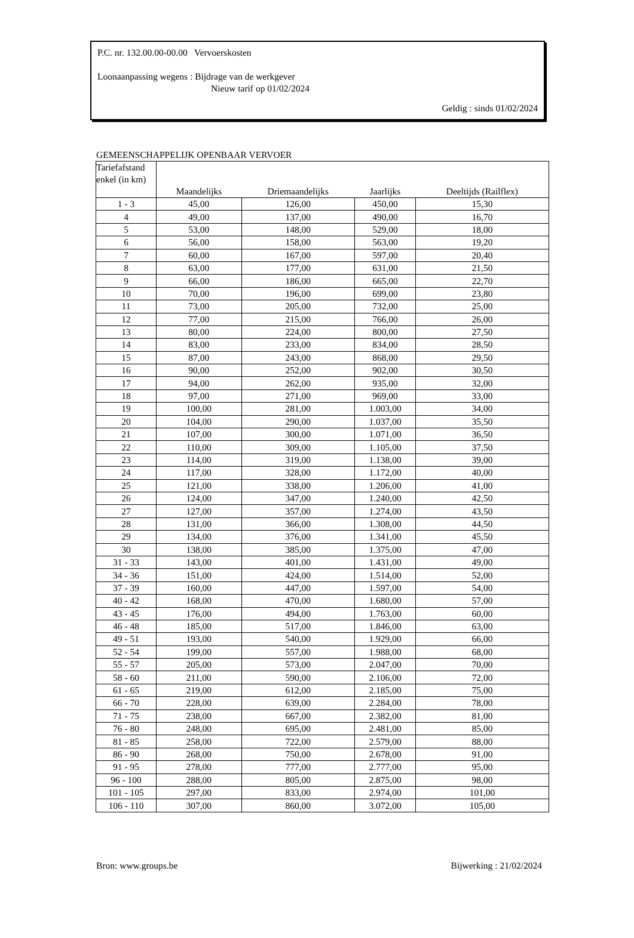P.C. nr. 132.00.00-00.00 Vervoerskosten
Loonaanpassing wegens : Bijdrage van de werkgever
Nieuw tarif op 01/02/2024
Geldig : sinds 01/02/2024
GEMEENSCHAPPELIJK OPENBAAR VERVOER
| Tariefafstand enkel (in km) | Maandelijks | Driemaandelijks | Jaarlijks | Deeltijds (Railflex) |
| --- | --- | --- | --- | --- |
| 1 - 3 | 45,00 | 126,00 | 450,00 | 15,30 |
| 4 | 49,00 | 137,00 | 490,00 | 16,70 |
| 5 | 53,00 | 148,00 | 529,00 | 18,00 |
| 6 | 56,00 | 158,00 | 563,00 | 19,20 |
| 7 | 60,00 | 167,00 | 597,00 | 20,40 |
| 8 | 63,00 | 177,00 | 631,00 | 21,50 |
| 9 | 66,00 | 186,00 | 665,00 | 22,70 |
| 10 | 70,00 | 196,00 | 699,00 | 23,80 |
| 11 | 73,00 | 205,00 | 732,00 | 25,00 |
| 12 | 77,00 | 215,00 | 766,00 | 26,00 |
| 13 | 80,00 | 224,00 | 800,00 | 27,50 |
| 14 | 83,00 | 233,00 | 834,00 | 28,50 |
| 15 | 87,00 | 243,00 | 868,00 | 29,50 |
| 16 | 90,00 | 252,00 | 902,00 | 30,50 |
| 17 | 94,00 | 262,00 | 935,00 | 32,00 |
| 18 | 97,00 | 271,00 | 969,00 | 33,00 |
| 19 | 100,00 | 281,00 | 1.003,00 | 34,00 |
| 20 | 104,00 | 290,00 | 1.037,00 | 35,50 |
| 21 | 107,00 | 300,00 | 1.071,00 | 36,50 |
| 22 | 110,00 | 309,00 | 1.105,00 | 37,50 |
| 23 | 114,00 | 319,00 | 1.138,00 | 39,00 |
| 24 | 117,00 | 328,00 | 1.172,00 | 40,00 |
| 25 | 121,00 | 338,00 | 1.206,00 | 41,00 |
| 26 | 124,00 | 347,00 | 1.240,00 | 42,50 |
| 27 | 127,00 | 357,00 | 1.274,00 | 43,50 |
| 28 | 131,00 | 366,00 | 1.308,00 | 44,50 |
| 29 | 134,00 | 376,00 | 1.341,00 | 45,50 |
| 30 | 138,00 | 385,00 | 1.375,00 | 47,00 |
| 31 - 33 | 143,00 | 401,00 | 1.431,00 | 49,00 |
| 34 - 36 | 151,00 | 424,00 | 1.514,00 | 52,00 |
| 37 - 39 | 160,00 | 447,00 | 1.597,00 | 54,00 |
| 40 - 42 | 168,00 | 470,00 | 1.680,00 | 57,00 |
| 43 - 45 | 176,00 | 494,00 | 1.763,00 | 60,00 |
| 46 - 48 | 185,00 | 517,00 | 1.846,00 | 63,00 |
| 49 - 51 | 193,00 | 540,00 | 1.929,00 | 66,00 |
| 52 - 54 | 199,00 | 557,00 | 1.988,00 | 68,00 |
| 55 - 57 | 205,00 | 573,00 | 2.047,00 | 70,00 |
| 58 - 60 | 211,00 | 590,00 | 2.106,00 | 72,00 |
| 61 - 65 | 219,00 | 612,00 | 2.185,00 | 75,00 |
| 66 - 70 | 228,00 | 639,00 | 2.284,00 | 78,00 |
| 71 - 75 | 238,00 | 667,00 | 2.382,00 | 81,00 |
| 76 - 80 | 248,00 | 695,00 | 2.481,00 | 85,00 |
| 81 - 85 | 258,00 | 722,00 | 2.579,00 | 88,00 |
| 86 - 90 | 268,00 | 750,00 | 2.678,00 | 91,00 |
| 91 - 95 | 278,00 | 777,00 | 2.777,00 | 95,00 |
| 96 - 100 | 288,00 | 805,00 | 2.875,00 | 98,00 |
| 101 - 105 | 297,00 | 833,00 | 2.974,00 | 101,00 |
| 106 - 110 | 307,00 | 860,00 | 3.072,00 | 105,00 |
Bron: www.groups.be Bijwerking : 21/02/2024